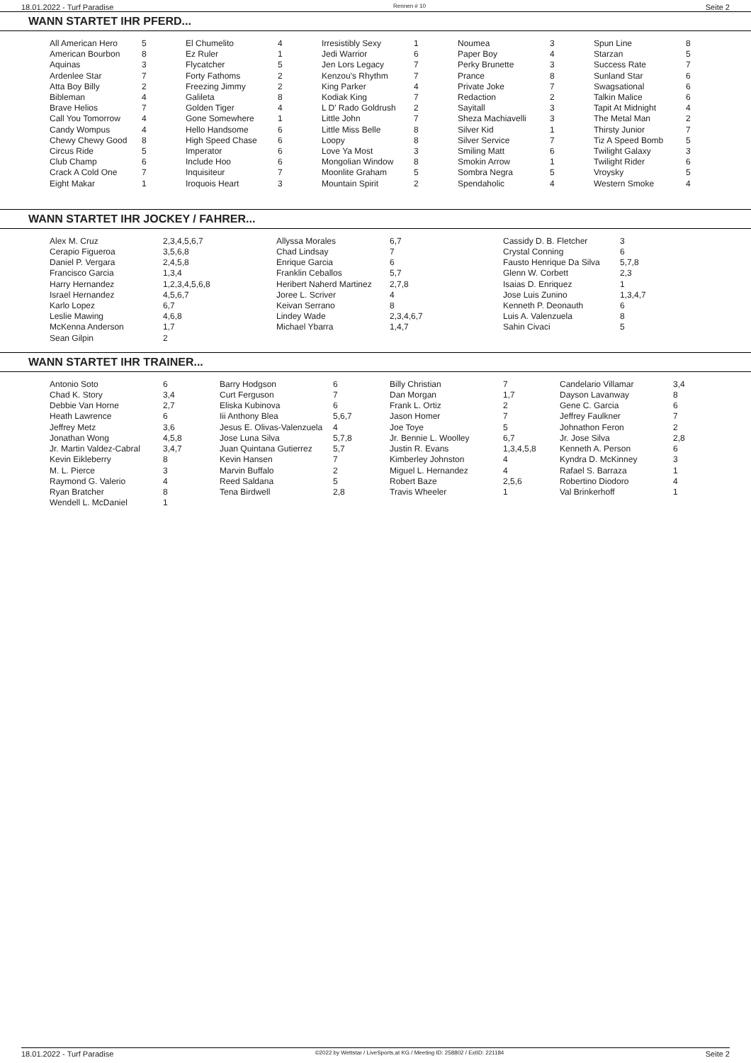18.01.2022 - Turf Paradise Rennen # 10 Seite 2
WANN STARTET IHR PFERD...
| All American Hero | 5 | El Chumelito | 4 | Irresistibly Sexy | 1 | Noumea | 3 | Spun Line | 8 |
| American Bourbon | 8 | Ez Ruler | 1 | Jedi Warrior | 6 | Paper Boy | 4 | Starzan | 5 |
| Aquinas | 3 | Flycatcher | 5 | Jen Lors Legacy | 7 | Perky Brunette | 3 | Success Rate | 7 |
| Ardenlee Star | 7 | Forty Fathoms | 2 | Kenzou's Rhythm | 7 | Prance | 8 | Sunland Star | 6 |
| Atta Boy Billy | 2 | Freezing Jimmy | 2 | King Parker | 4 | Private Joke | 7 | Swagsational | 6 |
| Bibleman | 4 | Galileta | 8 | Kodiak King | 7 | Redaction | 2 | Talkin Malice | 6 |
| Brave Helios | 7 | Golden Tiger | 4 | L D' Rado Goldrush | 2 | Sayitall | 3 | Tapit At Midnight | 4 |
| Call You Tomorrow | 4 | Gone Somewhere | 1 | Little John | 7 | Sheza Machiavelli | 3 | The Metal Man | 2 |
| Candy Wompus | 4 | Hello Handsome | 6 | Little Miss Belle | 8 | Silver Kid | 1 | Thirsty Junior | 7 |
| Chewy Chewy Good | 8 | High Speed Chase | 6 | Loopy | 8 | Silver Service | 7 | Tiz A Speed Bomb | 5 |
| Circus Ride | 5 | Imperator | 6 | Love Ya Most | 3 | Smiling Matt | 6 | Twilight Galaxy | 3 |
| Club Champ | 6 | Include Hoo | 6 | Mongolian Window | 8 | Smokin Arrow | 1 | Twilight Rider | 6 |
| Crack A Cold One | 7 | Inquisiteur | 7 | Moonlite Graham | 5 | Sombra Negra | 5 | Vroysky | 5 |
| Eight Makar | 1 | Iroquois Heart | 3 | Mountain Spirit | 2 | Spendaholic | 4 | Western Smoke | 4 |
WANN STARTET IHR JOCKEY / FAHRER...
| Alex M. Cruz | 2,3,4,5,6,7 | Allyssa Morales | 6,7 | Cassidy D. B. Fletcher | 3 |
| Cerapio Figueroa | 3,5,6,8 | Chad Lindsay | 7 | Crystal Conning | 6 |
| Daniel P. Vergara | 2,4,5,8 | Enrique Garcia | 6 | Fausto Henrique Da Silva | 5,7,8 |
| Francisco Garcia | 1,3,4 | Franklin Ceballos | 5,7 | Glenn W. Corbett | 2,3 |
| Harry Hernandez | 1,2,3,4,5,6,8 | Heribert Naherd Martinez | 2,7,8 | Isaias D. Enriquez | 1 |
| Israel Hernandez | 4,5,6,7 | Joree L. Scriver | 4 | Jose Luis Zunino | 1,3,4,7 |
| Karlo Lopez | 6,7 | Keivan Serrano | 8 | Kenneth P. Deonauth | 6 |
| Leslie Mawing | 4,6,8 | Lindey Wade | 2,3,4,6,7 | Luis A. Valenzuela | 8 |
| McKenna Anderson | 1,7 | Michael Ybarra | 1,4,7 | Sahin Civaci | 5 |
| Sean Gilpin | 2 | | | | |
WANN STARTET IHR TRAINER...
| Antonio Soto | 6 | Barry Hodgson | 6 | Billy Christian | 7 | Candelario Villamar | 3,4 |
| Chad K. Story | 3,4 | Curt Ferguson | 7 | Dan Morgan | 1,7 | Dayson Lavanway | 8 |
| Debbie Van Horne | 2,7 | Eliska Kubinova | 6 | Frank L. Ortiz | 2 | Gene C. Garcia | 6 |
| Heath Lawrence | 6 | Iii Anthony Blea | 5,6,7 | Jason Homer | 7 | Jeffrey Faulkner | 7 |
| Jeffrey Metz | 3,6 | Jesus E. Olivas-Valenzuela | 4 | Joe Toye | 5 | Johnathon Feron | 2 |
| Jonathan Wong | 4,5,8 | Jose Luna Silva | 5,7,8 | Jr. Bennie L. Woolley | 6,7 | Jr. Jose Silva | 2,8 |
| Jr. Martin Valdez-Cabral | 3,4,7 | Juan Quintana Gutierrez | 5,7 | Justin R. Evans | 1,3,4,5,8 | Kenneth A. Person | 6 |
| Kevin Eikleberry | 8 | Kevin Hansen | 7 | Kimberley Johnston | 4 | Kyndra D. McKinney | 3 |
| M. L. Pierce | 3 | Marvin Buffalo | 2 | Miguel L. Hernandez | 4 | Rafael S. Barraza | 1 |
| Raymond G. Valerio | 4 | Reed Saldana | 5 | Robert Baze | 2,5,6 | Robertino Diodoro | 4 |
| Ryan Bratcher | 8 | Tena Birdwell | 2,8 | Travis Wheeler | 1 | Val Brinkerhoff | 1 |
| Wendell L. McDaniel | 1 | | | | | | |
18.01.2022 - Turf Paradise ©2022 by Wettstar / LiveSports.at KG / Meeting ID: 258802 / ExtID: 221184 Seite 2